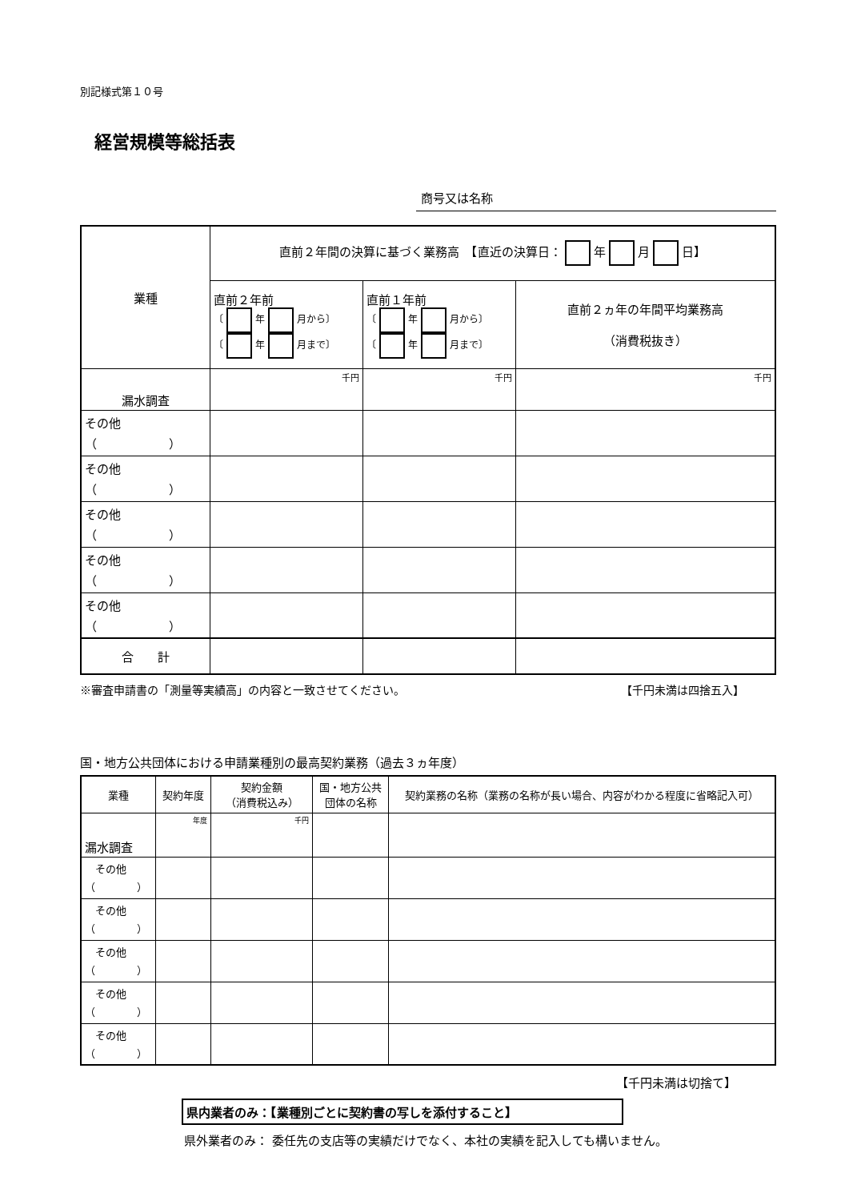別記様式第１０号
経営規模等総括表
商号又は名称
| 業種 | 直前２年間の決算に基づく業務高 【直近の決算日： 年 月 日】 | | |
| | 直前２年前 〔 年 月から〕 〔 年 月まで〕 | 直前１年前 〔 年 月から〕 〔 年 月まで〕 | 直前２ヵ年の年間平均業務高 （消費税抜き） |
| 漏水調査 | 千円 | 千円 | 千円 |
| その他 （ ） | | | |
| その他 （ ） | | | |
| その他 （ ） | | | |
| その他 （ ） | | | |
| その他 （ ） | | | |
| 合 計 | | | |
※審査申請書の「測量等実績高」の内容と一致させてください。 【千円未満は四捨五入】
国・地方公共団体における申請業種別の最高契約業務（過去３ヵ年度）
| 業種 | 契約年度 | 契約金額 （消費税込み） | 国・地方公共 団体の名称 | 契約業務の名称（業務の名称が長い場合、内容がわかる程度に省略記入可） |
| 漏水調査 | 年度 | 千円 | | |
| その他 （ ） | | | | |
| その他 （ ） | | | | |
| その他 （ ） | | | | |
| その他 （ ） | | | | |
| その他 （ ） | | | | |
【千円未満は切捨て】
県内業者のみ：【業種別ごとに契約書の写しを添付すること】
県外業者のみ： 委任先の支店等の実績だけでなく、本社の実績を記入しても構いません。